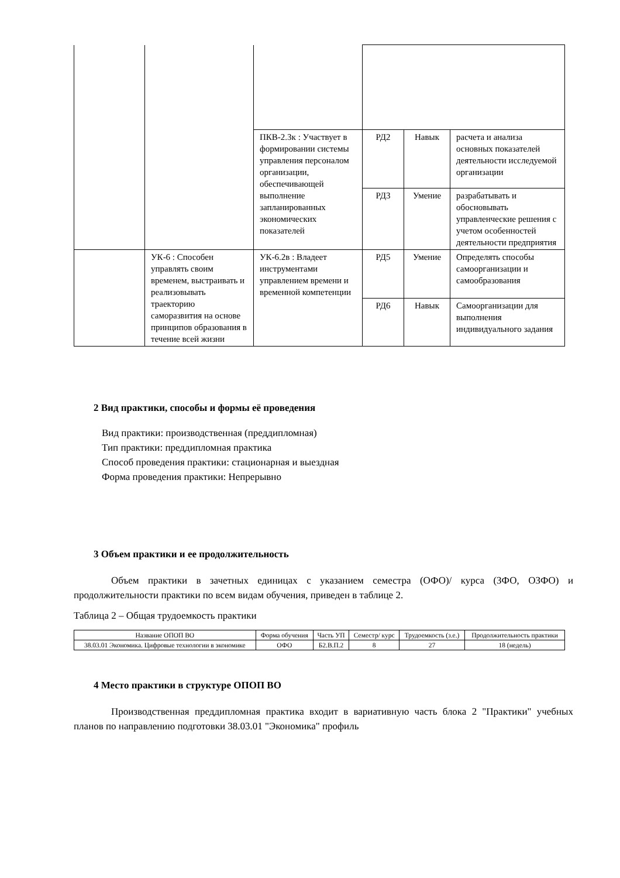| | | ПКВ-2.3к : Участвует в формировании системы управления персоналом организации, обеспечивающей выполнение запланированных экономических показателей | РД2 | Навык | расчета и анализа основных показателей деятельности исследуемой организации |
| | | | РД3 | Умение | разрабатывать и обосновывать управленческие решения с учетом особенностей деятельности предприятия |
| | УК-6 : Способен управлять своим временем, выстраивать и реализовывать траекторию саморазвития на основе принципов образования в течение всей жизни | УК-6.2в : Владеет инструментами управлением времени и временной компетенции | РД5 | Умение | Определять способы самоорганизации и самообразования |
| | | | РД6 | Навык | Самоорганизации для выполнения индивидуального задания |
2 Вид практики, способы и формы её проведения
Вид практики: производственная (преддипломная)
Тип практики: преддипломная практика
Способ проведения практики: стационарная и выездная
Форма проведения практики: Непрерывно
3 Объем практики и ее продолжительность
Объем практики в зачетных единицах с указанием семестра (ОФО)/ курса (ЗФО, ОЗФО) и продолжительности практики по всем видам обучения, приведен в таблице 2.
Таблица 2 – Общая трудоемкость практики
| Название ОПОП ВО | Форма обучения | Часть УП | Семестр/ курс | Трудоемкость (з.е.) | Продолжительность практики |
| --- | --- | --- | --- | --- | --- |
| 38.03.01 Экономика. Цифровые технологии в экономике | ОФО | Б2.В.П.2 | 8 | 27 | 18 (недель) |
4 Место практики в структуре ОПОП ВО
Производственная преддипломная практика входит в вариативную часть блока 2 "Практики" учебных планов по направлению подготовки 38.03.01 "Экономика" профиль